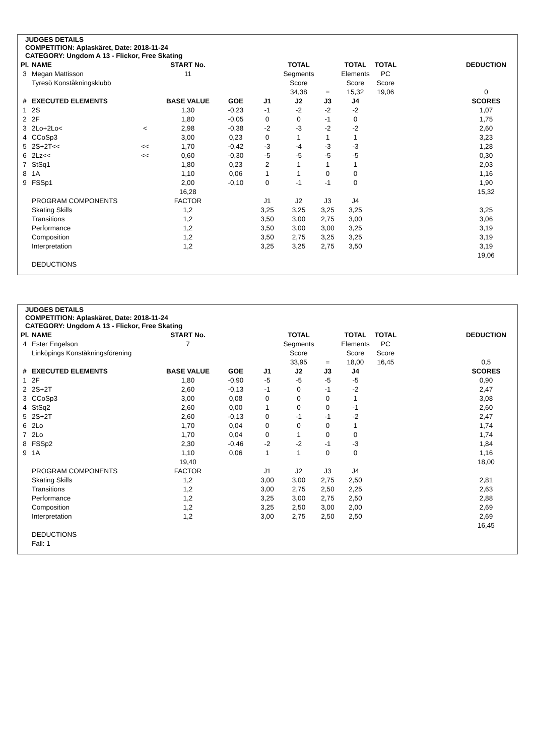JUDGES DETAILS
COMPETITION: Aplaskäret, Date: 2018-11-24
CATEGORY: Ungdom A 13 - Flickor, Free Skating
| Pl. | NAME | | START No. | | | TOTAL | | TOTAL | TOTAL | | DEDUCTION |
| --- | --- | --- | --- | --- | --- | --- | --- | --- | --- | --- | --- |
| 3 | Megan Mattisson | | 11 | | | Segments | | Elements | PC | | |
| | Tyresö Konståkningsklubb | | | | | Score | | Score | Score | | |
| | | | | | | 34,38 | = | 15,32 | 19,06 | | 0 |
| # | EXECUTED ELEMENTS | | BASE VALUE | GOE | J1 | J2 | J3 | J4 | | | SCORES |
| 1 | 2S | | 1,30 | -0,23 | -1 | -2 | -2 | -2 | | | 1,07 |
| 2 | 2F | | 1,80 | -0,05 | 0 | 0 | -1 | 0 | | | 1,75 |
| 3 | 2Lo+2Lo< | < | 2,98 | -0,38 | -2 | -3 | -2 | -2 | | | 2,60 |
| 4 | CCoSp3 | | 3,00 | 0,23 | 0 | 1 | 1 | 1 | | | 3,23 |
| 5 | 2S+2T<< | << | 1,70 | -0,42 | -3 | -4 | -3 | -3 | | | 1,28 |
| 6 | 2Lz<< | << | 0,60 | -0,30 | -5 | -5 | -5 | -5 | | | 0,30 |
| 7 | StSq1 | | 1,80 | 0,23 | 2 | 1 | 1 | 1 | | | 2,03 |
| 8 | 1A | | 1,10 | 0,06 | 1 | 1 | 0 | 0 | | | 1,16 |
| 9 | FSSp1 | | 2,00 | -0,10 | 0 | -1 | -1 | 0 | | | 1,90 |
| | | | 16,28 | | | | | | | | 15,32 |
| | PROGRAM COMPONENTS | | FACTOR | | J1 | J2 | J3 | J4 | | | |
| | Skating Skills | | 1,2 | | 3,25 | 3,25 | 3,25 | 3,25 | | | 3,25 |
| | Transitions | | 1,2 | | 3,50 | 3,00 | 2,75 | 3,00 | | | 3,06 |
| | Performance | | 1,2 | | 3,50 | 3,00 | 3,00 | 3,25 | | | 3,19 |
| | Composition | | 1,2 | | 3,50 | 2,75 | 3,25 | 3,25 | | | 3,19 |
| | Interpretation | | 1,2 | | 3,25 | 3,25 | 2,75 | 3,50 | | | 3,19 |
| | | | | | | | | | | | 19,06 |
| | DEDUCTIONS | | | | | | | | | | |
JUDGES DETAILS
COMPETITION: Aplaskäret, Date: 2018-11-24
CATEGORY: Ungdom A 13 - Flickor, Free Skating
| Pl. | NAME | | START No. | | | TOTAL | | TOTAL | TOTAL | | DEDUCTION |
| --- | --- | --- | --- | --- | --- | --- | --- | --- | --- | --- | --- |
| 4 | Ester Engelson | | 7 | | | Segments | | Elements | PC | | |
| | Linköpings Konståkningsförening | | | | | Score | | Score | Score | | |
| | | | | | | 33,95 | = | 18,00 | 16,45 | | 0,5 |
| # | EXECUTED ELEMENTS | | BASE VALUE | GOE | J1 | J2 | J3 | J4 | | | SCORES |
| 1 | 2F | | 1,80 | -0,90 | -5 | -5 | -5 | -5 | | | 0,90 |
| 2 | 2S+2T | | 2,60 | -0,13 | -1 | 0 | -1 | -2 | | | 2,47 |
| 3 | CCoSp3 | | 3,00 | 0,08 | 0 | 0 | 0 | 1 | | | 3,08 |
| 4 | StSq2 | | 2,60 | 0,00 | 1 | 0 | 0 | -1 | | | 2,60 |
| 5 | 2S+2T | | 2,60 | -0,13 | 0 | -1 | -1 | -2 | | | 2,47 |
| 6 | 2Lo | | 1,70 | 0,04 | 0 | 0 | 0 | 1 | | | 1,74 |
| 7 | 2Lo | | 1,70 | 0,04 | 0 | 1 | 0 | 0 | | | 1,74 |
| 8 | FSSp2 | | 2,30 | -0,46 | -2 | -2 | -1 | -3 | | | 1,84 |
| 9 | 1A | | 1,10 | 0,06 | 1 | 1 | 0 | 0 | | | 1,16 |
| | | | 19,40 | | | | | | | | 18,00 |
| | PROGRAM COMPONENTS | | FACTOR | | J1 | J2 | J3 | J4 | | | |
| | Skating Skills | | 1,2 | | 3,00 | 3,00 | 2,75 | 2,50 | | | 2,81 |
| | Transitions | | 1,2 | | 3,00 | 2,75 | 2,50 | 2,25 | | | 2,63 |
| | Performance | | 1,2 | | 3,25 | 3,00 | 2,75 | 2,50 | | | 2,88 |
| | Composition | | 1,2 | | 3,25 | 2,50 | 3,00 | 2,00 | | | 2,69 |
| | Interpretation | | 1,2 | | 3,00 | 2,75 | 2,50 | 2,50 | | | 2,69 |
| | | | | | | | | | | | 16,45 |
| | DEDUCTIONS | | | | | | | | | | |
| | Fall: 1 | | | | | | | | | | |